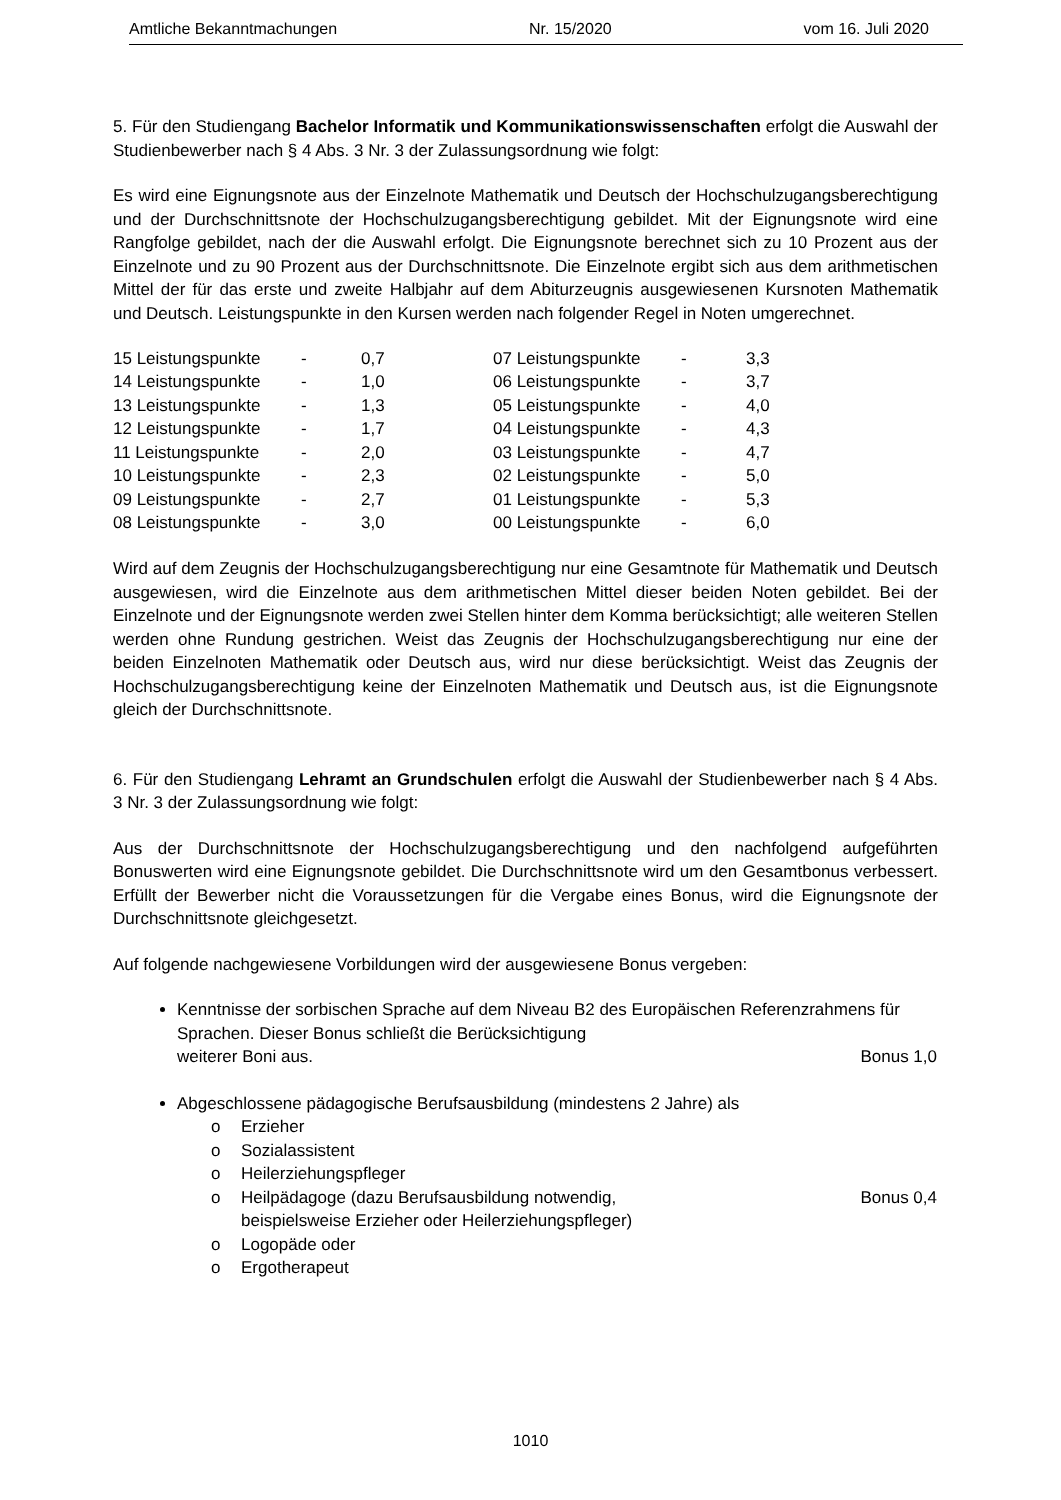Amtliche Bekanntmachungen Nr. 15/2020 vom 16. Juli 2020
5. Für den Studiengang Bachelor Informatik und Kommunikationswissenschaften erfolgt die Auswahl der Studienbewerber nach § 4 Abs. 3 Nr. 3 der Zulassungsordnung wie folgt:
Es wird eine Eignungsnote aus der Einzelnote Mathematik und Deutsch der Hochschulzugangs­berechtigung und der Durchschnittsnote der Hochschulzugangsberechtigung gebildet. Mit der Eignungsnote wird eine Rangfolge gebildet, nach der die Auswahl erfolgt. Die Eignungsnote be­rechnet sich zu 10 Prozent aus der Einzelnote und zu 90 Prozent aus der Durchschnittsnote. Die Einzelnote ergibt sich aus dem arithmetischen Mittel der für das erste und zweite Halbjahr auf dem Abiturzeugnis ausgewiesenen Kursnoten Mathematik und Deutsch. Leistungspunkte in den Kursen werden nach folgender Regel in Noten umgerechnet.
| 15 Leistungspunkte | - | 0,7 | 07 Leistungspunkte | - | 3,3 |
| 14 Leistungspunkte | - | 1,0 | 06 Leistungspunkte | - | 3,7 |
| 13 Leistungspunkte | - | 1,3 | 05 Leistungspunkte | - | 4,0 |
| 12 Leistungspunkte | - | 1,7 | 04 Leistungspunkte | - | 4,3 |
| 11 Leistungspunkte | - | 2,0 | 03 Leistungspunkte | - | 4,7 |
| 10 Leistungspunkte | - | 2,3 | 02 Leistungspunkte | - | 5,0 |
| 09 Leistungspunkte | - | 2,7 | 01 Leistungspunkte | - | 5,3 |
| 08 Leistungspunkte | - | 3,0 | 00 Leistungspunkte | - | 6,0 |
Wird auf dem Zeugnis der Hochschulzugangsberechtigung nur eine Gesamtnote für Mathema­tik und Deutsch ausgewiesen, wird die Einzelnote aus dem arithmetischen Mittel dieser beiden Noten gebildet. Bei der Einzelnote und der Eignungsnote werden zwei Stellen hinter dem Komma berücksichtigt; alle weiteren Stellen werden ohne Rundung gestrichen. Weist das Zeugnis der Hochschulzugangsberechtigung nur eine der beiden Einzelnoten Mathematik oder Deutsch aus, wird nur diese berücksichtigt. Weist das Zeugnis der Hochschulzugangsberechtigung keine der Einzelnoten Mathematik und Deutsch aus, ist die Eignungsnote gleich der Durchschnittsnote.
6. Für den Studiengang Lehramt an Grundschulen erfolgt die Auswahl der Studienbewerber nach § 4 Abs. 3 Nr. 3 der Zulassungsordnung wie folgt:
Aus der Durchschnittsnote der Hochschulzugangsberechtigung und den nachfolgend aufge­führten Bonuswerten wird eine Eignungsnote gebildet. Die Durchschnittsnote wird um den Gesamtbonus verbessert. Erfüllt der Bewerber nicht die Voraussetzungen für die Vergabe eines Bonus, wird die Eignungsnote der Durchschnittsnote gleichgesetzt.
Auf folgende nachgewiesene Vorbildungen wird der ausgewiesene Bonus vergeben:
Kenntnisse der sorbischen Sprache auf dem Niveau B2 des Europäischen Referenzrahmens für Sprachen. Dieser Bonus schließt die Berücksichtigung
weiterer Boni aus. Bonus 1,0
Abgeschlossene pädagogische Berufsausbildung (mindestens 2 Jahre) als
o Erzieher
o Sozialassistent
o Heilerziehungspfleger
o Heilpädagoge (dazu Berufsausbildung notwendig,
beispielsweise Erzieher oder Heilerziehungspfleger) Bonus 0,4
o Logopäde oder
o Ergotherapeut
1010